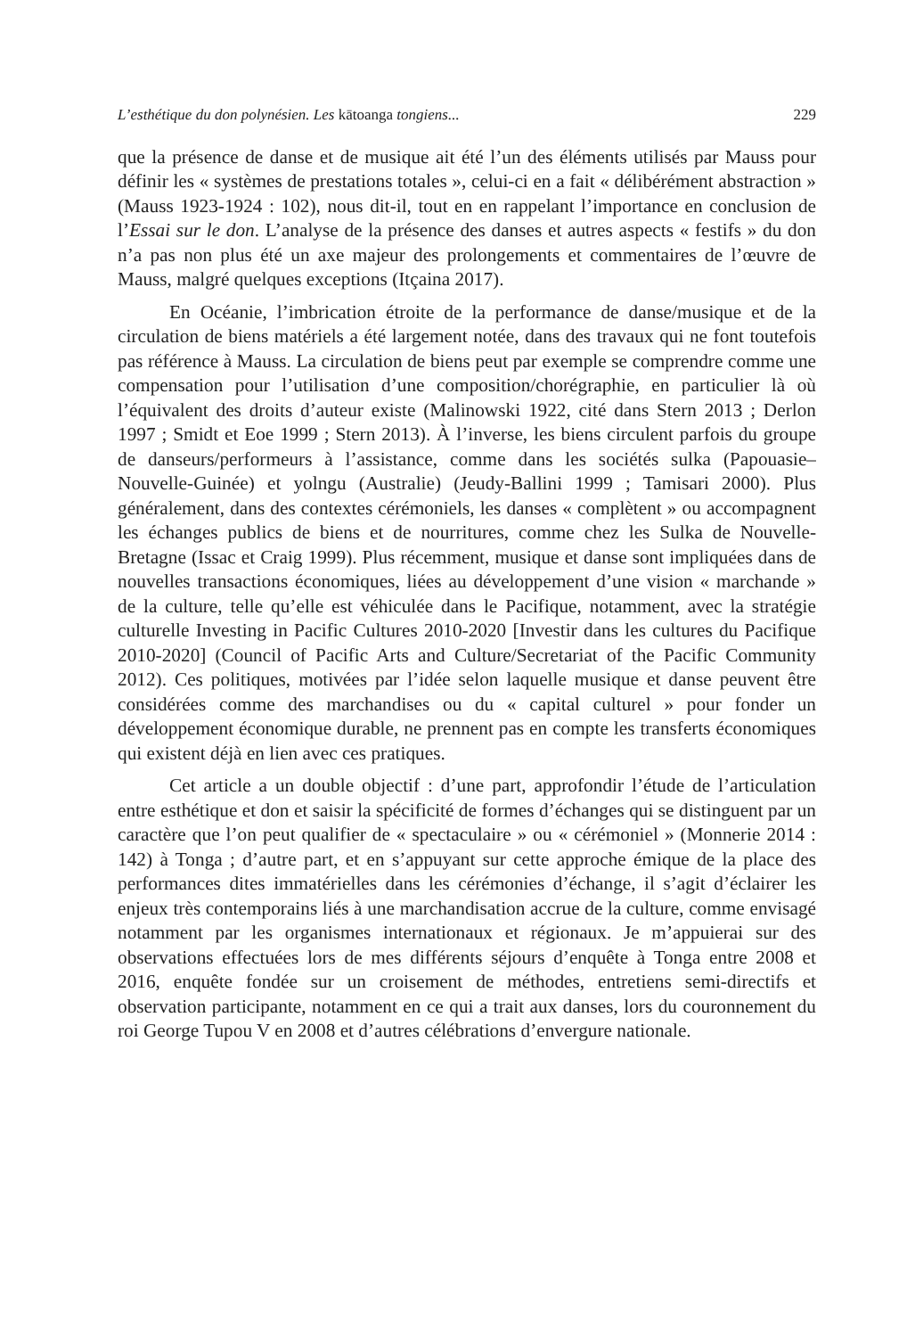L’esthétique du don polynésien. Les kātoanga tongiens... 229
que la présence de danse et de musique ait été l’un des éléments utilisés par Mauss pour définir les « systèmes de prestations totales », celui-ci en a fait « délibérément abstraction » (Mauss 1923-1924 : 102), nous dit-il, tout en en rappelant l’importance en conclusion de l’Essai sur le don. L’analyse de la présence des danses et autres aspects « festifs » du don n’a pas non plus été un axe majeur des prolongements et commentaires de l’œuvre de Mauss, malgré quelques exceptions (Itçaina 2017).
En Océanie, l’imbrication étroite de la performance de danse/musique et de la circulation de biens matériels a été largement notée, dans des travaux qui ne font toutefois pas référence à Mauss. La circulation de biens peut par exemple se comprendre comme une compensation pour l’utilisation d’une composition/chorégraphie, en particulier là où l’équivalent des droits d’auteur existe (Malinowski 1922, cité dans Stern 2013 ; Derlon 1997 ; Smidt et Eoe 1999 ; Stern 2013). À l’inverse, les biens circulent parfois du groupe de danseurs/performeurs à l’assistance, comme dans les sociétés sulka (Papouasie–Nouvelle-Guinée) et yolngu (Australie) (Jeudy-Ballini 1999 ; Tamisari 2000). Plus généralement, dans des contextes cérémoniels, les danses « complètent » ou accompagnent les échanges publics de biens et de nourritures, comme chez les Sulka de Nouvelle-Bretagne (Issac et Craig 1999). Plus récemment, musique et danse sont impliquées dans de nouvelles transactions économiques, liées au développement d’une vision « marchande » de la culture, telle qu’elle est véhiculée dans le Pacifique, notamment, avec la stratégie culturelle Investing in Pacific Cultures 2010-2020 [Investir dans les cultures du Pacifique 2010-2020] (Council of Pacific Arts and Culture/Secretariat of the Pacific Community 2012). Ces politiques, motivées par l’idée selon laquelle musique et danse peuvent être considérées comme des marchandises ou du « capital culturel » pour fonder un développement économique durable, ne prennent pas en compte les transferts économiques qui existent déjà en lien avec ces pratiques.
Cet article a un double objectif : d’une part, approfondir l’étude de l’articulation entre esthétique et don et saisir la spécificité de formes d’échanges qui se distinguent par un caractère que l’on peut qualifier de « spectaculaire » ou « cérémoniel » (Monnerie 2014 : 142) à Tonga ; d’autre part, et en s’appuyant sur cette approche émique de la place des performances dites immatérielles dans les cérémonies d’échange, il s’agit d’éclairer les enjeux très contemporains liés à une marchandisation accrue de la culture, comme envisagé notamment par les organismes internationaux et régionaux. Je m’appuierai sur des observations effectuées lors de mes différents séjours d’enquête à Tonga entre 2008 et 2016, enquête fondée sur un croisement de méthodes, entretiens semi-directifs et observation participante, notamment en ce qui a trait aux danses, lors du couronnement du roi George Tupou V en 2008 et d’autres célébrations d’envergure nationale.